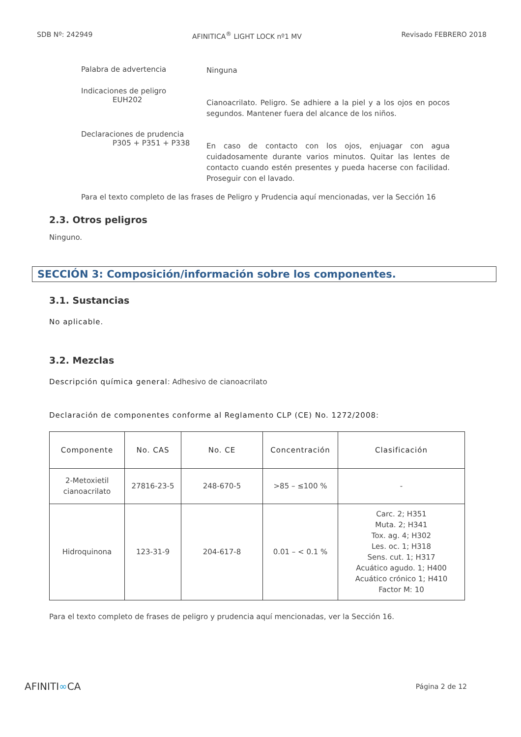SDB Nº: 242949 AFINITICA<sup>®</sup> LIGHT LOCK nº1 MV Revisado FEBRERO 2018
Palabra de advertencia
Ninguna
Indicaciones de peligro
EUH202
Cianoacrilato. Peligro. Se adhiere a la piel y a los ojos en pocos segundos. Mantener fuera del alcance de los niños.
Declaraciones de prudencia
P305 + P351 + P338
En caso de contacto con los ojos, enjuagar con agua cuidadosamente durante varios minutos. Quitar las lentes de contacto cuando estén presentes y pueda hacerse con facilidad. Proseguir con el lavado.
Para el texto completo de las frases de Peligro y Prudencia aquí mencionadas, ver la Sección 16
2.3. Otros peligros
Ninguno.
SECCIÓN 3: Composición/información sobre los componentes.
3.1. Sustancias
No aplicable.
3.2. Mezclas
Descripción química general: Adhesivo de cianoacrilato
Declaración de componentes conforme al Reglamento CLP (CE) No. 1272/2008:
| Componente | No. CAS | No. CE | Concentración | Clasificación |
| --- | --- | --- | --- | --- |
| 2-Metoxietil cianoacrilato | 27816-23-5 | 248-670-5 | >85 – ≤100 % | - |
| Hidroquinona | 123-31-9 | 204-617-8 | 0.01 – < 0.1 % | Carc. 2; H351 Muta. 2; H341 Tox. ag. 4; H302 Les. oc. 1; H318 Sens. cut. 1; H317 Acuático agudo. 1; H400 Acuático crónico 1; H410 Factor M: 10 |
Para el texto completo de frases de peligro y prudencia aquí mencionadas, ver la Sección 16.
AFINITI∞CA Página 2 de 12